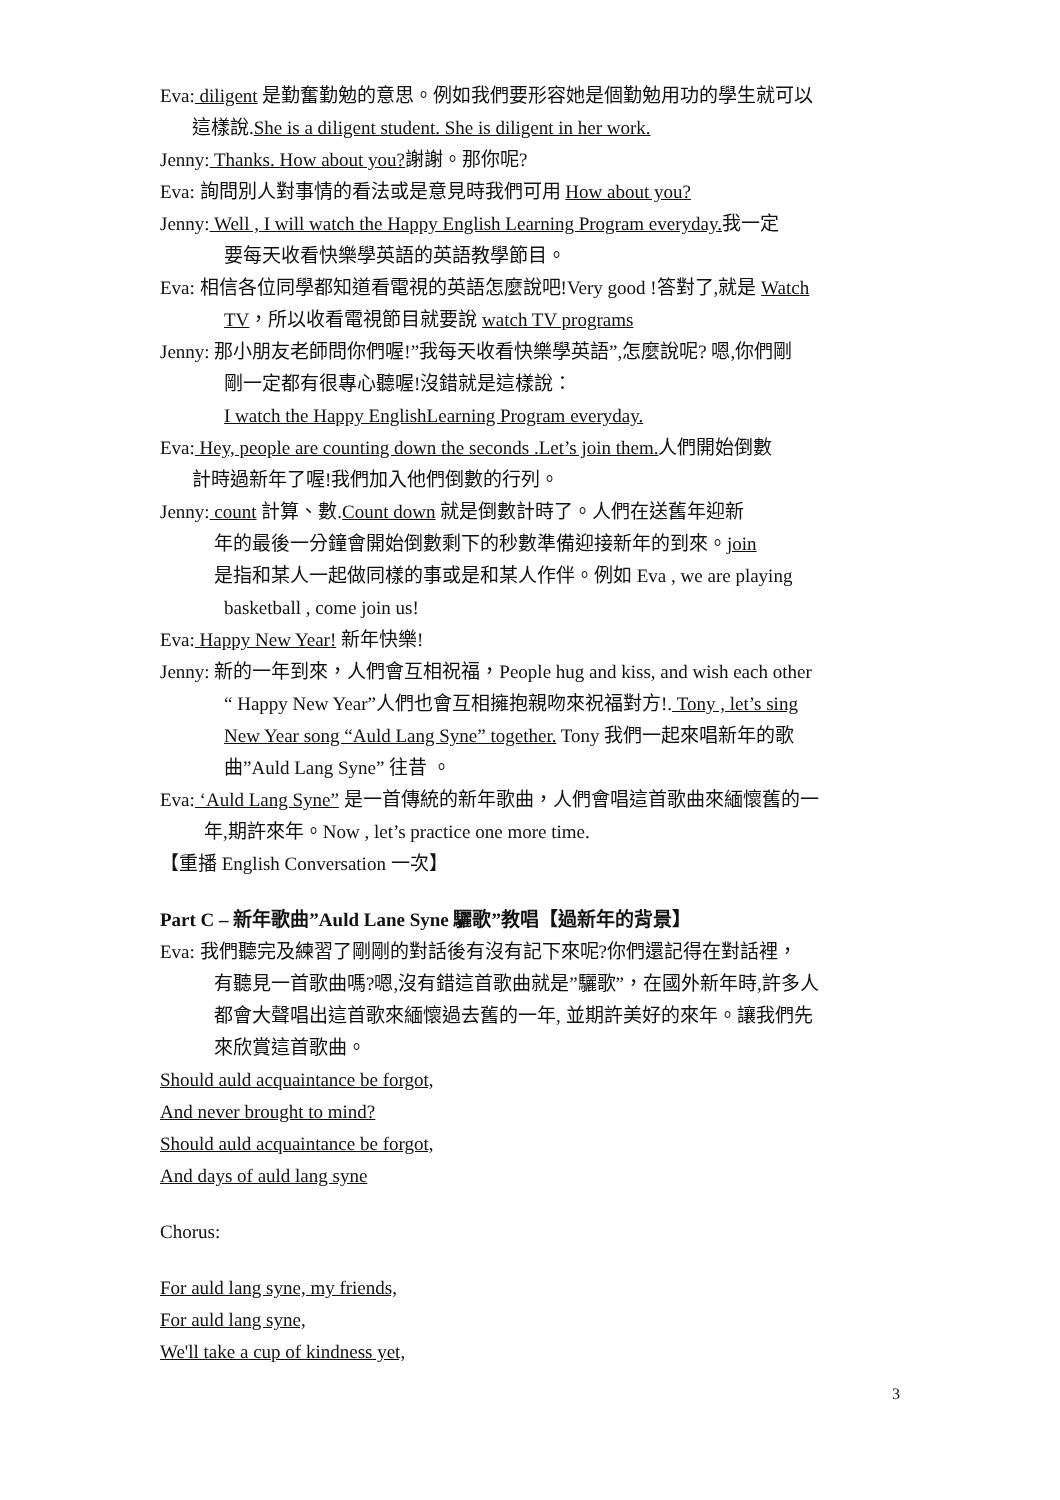Eva: diligent 是勤奮勤勉的意思。例如我們要形容她是個勤勉用功的學生就可以
這樣說.She is a diligent student. She is diligent in her work.
Jenny: Thanks. How about you?謝謝。那你呢?
Eva: 詢問別人對事情的看法或是意見時我們可用 How about you?
Jenny: Well , I will watch the Happy English Learning Program everyday. 我一定
要每天收看快樂學英語的英語教學節目。
Eva: 相信各位同學都知道看電視的英語怎麼說吧!Very good !答對了,就是 Watch
TV，所以收看電視節目就要說 watch TV programs
Jenny: 那小朋友老師問你們喔!”我每天收看快樂學英語”,怎麼說呢? 嗯,你們剛
剛一定都有很專心聽喔!沒錯就是這樣說：
I watch the Happy EnglishLearning Program everyday.
Eva: Hey, people are counting down the seconds .Let’s join them. 人們開始倒數
計時過新年了喔!我們加入他們倒數的行列。
Jenny: count 計算、數.Count down 就是倒數計時了。人們在送舊年迎新
年的最後一分鐘會開始倒數剩下的秒數準備迎接新年的到來。join
是指和某人一起做同樣的事或是和某人作伴。例如 Eva , we are playing
basketball , come join us!
Eva: Happy New Year! 新年快樂!
Jenny: 新的一年到來，人們會互相祝福，People hug and kiss, and wish each other
“ Happy New Year”人們也會互相擁抱親吻來祝福對方!. Tony , let’s sing
New Year song “Auld Lang Syne” together. Tony 我們一起來唱新年的歌
曲”Auld Lang Syne” 往昔 。
Eva: ‘Auld Lang Syne” 是一首傳統的新年歌曲，人們會唱這首歌曲來緬懷舊的一
年,期許來年。Now , let’s practice one more time.
【重播 English Conversation 一次】
Part C – 新年歌曲”Auld Lane Syne 驪歌”教唱【過新年的背景】
Eva: 我們聽完及練習了剛剛的對話後有沒有記下來呢?你們還記得在對話裡，
有聽見一首歌曲嗎?嗯,沒有錯這首歌曲就是”驪歌”，在國外新年時,許多人
都會大聲唱出這首歌來緬懷過去舊的一年, 並期許美好的來年。讓我們先
來欣賞這首歌曲。
Should auld acquaintance be forgot,
And never brought to mind?
Should auld acquaintance be forgot,
And days of auld lang syne
Chorus:
For auld lang syne, my friends,
For auld lang syne,
We'll take a cup of kindness yet,
3